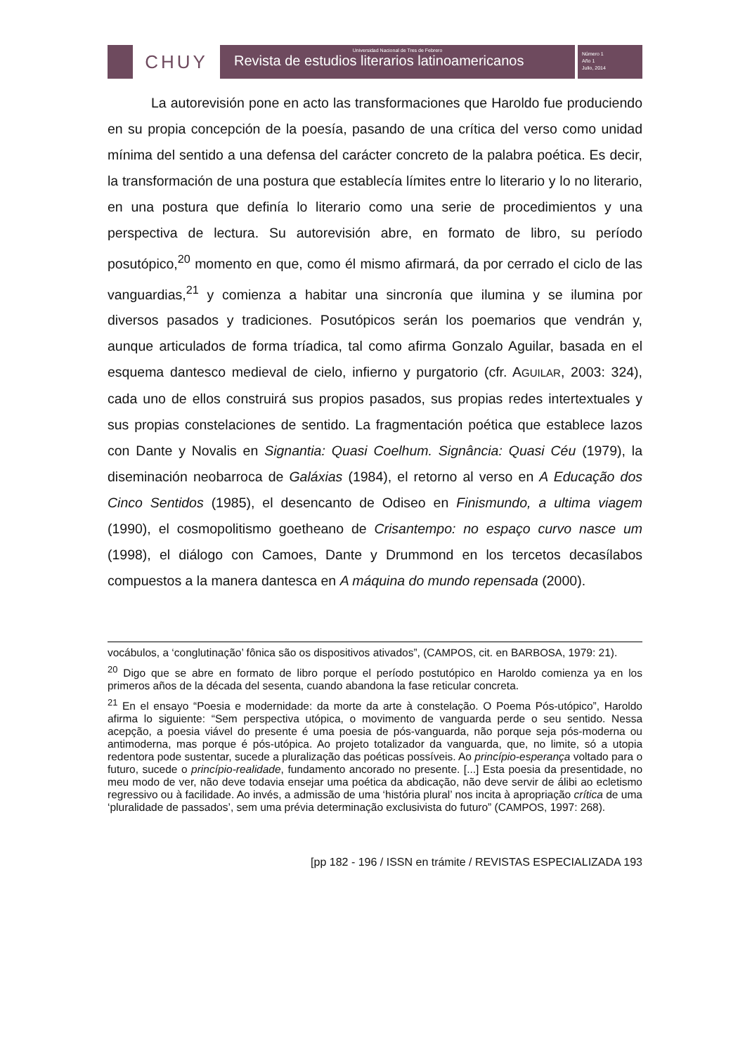CHUY
Universidad Nacional de Tres de Febrero
Revista de estudios literarios latinoamericanos
Número 1
Año 1
Julio, 2014
La autorevisión pone en acto las transformaciones que Haroldo fue produciendo en su propia concepción de la poesía, pasando de una crítica del verso como unidad mínima del sentido a una defensa del carácter concreto de la palabra poética. Es decir, la transformación de una postura que establecía límites entre lo literario y lo no literario, en una postura que definía lo literario como una serie de procedimientos y una perspectiva de lectura. Su autorevisión abre, en formato de libro, su período posutópico,<sup>20</sup> momento en que, como él mismo afirmará, da por cerrado el ciclo de las vanguardias,<sup>21</sup> y comienza a habitar una sincronía que ilumina y se ilumina por diversos pasados y tradiciones. Posutópicos serán los poemarios que vendrán y, aunque articulados de forma tríadica, tal como afirma Gonzalo Aguilar, basada en el esquema dantesco medieval de cielo, infierno y purgatorio (cfr. AGUILAR, 2003: 324), cada uno de ellos construirá sus propios pasados, sus propias redes intertextuales y sus propias constelaciones de sentido. La fragmentación poética que establece lazos con Dante y Novalis en Signantia: Quasi Coelhum. Signância: Quasi Céu (1979), la diseminación neobarroca de Galáxias (1984), el retorno al verso en A Educação dos Cinco Sentidos (1985), el desencanto de Odiseo en Finismundo, a ultima viagem (1990), el cosmopolitismo goetheano de Crisantempo: no espaço curvo nasce um (1998), el diálogo con Camoes, Dante y Drummond en los tercetos decasílabos compuestos a la manera dantesca en A máquina do mundo repensada (2000).
vocábulos, a ‘conglutinação’ fônica são os dispositivos ativados”, (CAMPOS, cit. en BARBOSA, 1979: 21).
<sup>20</sup> Digo que se abre en formato de libro porque el período postutópico en Haroldo comienza ya en los primeros años de la década del sesenta, cuando abandona la fase reticular concreta.
<sup>21</sup> En el ensayo “Poesia e modernidade: da morte da arte à constelação. O Poema Pós-utópico”, Haroldo afirma lo siguiente: “Sem perspectiva utópica, o movimento de vanguarda perde o seu sentido. Nessa acepção, a poesia viável do presente é uma poesia de pós-vanguarda, não porque seja pós-moderna ou antimoderna, mas porque é pós-utópica. Ao projeto totalizador da vanguarda, que, no limite, só a utopia redentora pode sustentar, sucede a pluralização das poéticas possíveis. Ao princípio-esperança voltado para o futuro, sucede o princípio-realidade, fundamento ancorado no presente. [...] Esta poesia da presentidade, no meu modo de ver, não deve todavia ensejar uma poética da abdicação, não deve servir de álibi ao ecletismo regressivo ou à facilidade. Ao invés, a admissão de uma ‘história plural’ nos incita à apropriação crítica de uma ‘pluralidade de passados’, sem uma prévia determinação exclusivista do futuro” (CAMPOS, 1997: 268).
[pp 182 - 196 / ISSN en trámite / REVISTAS ESPECIALIZADA 193